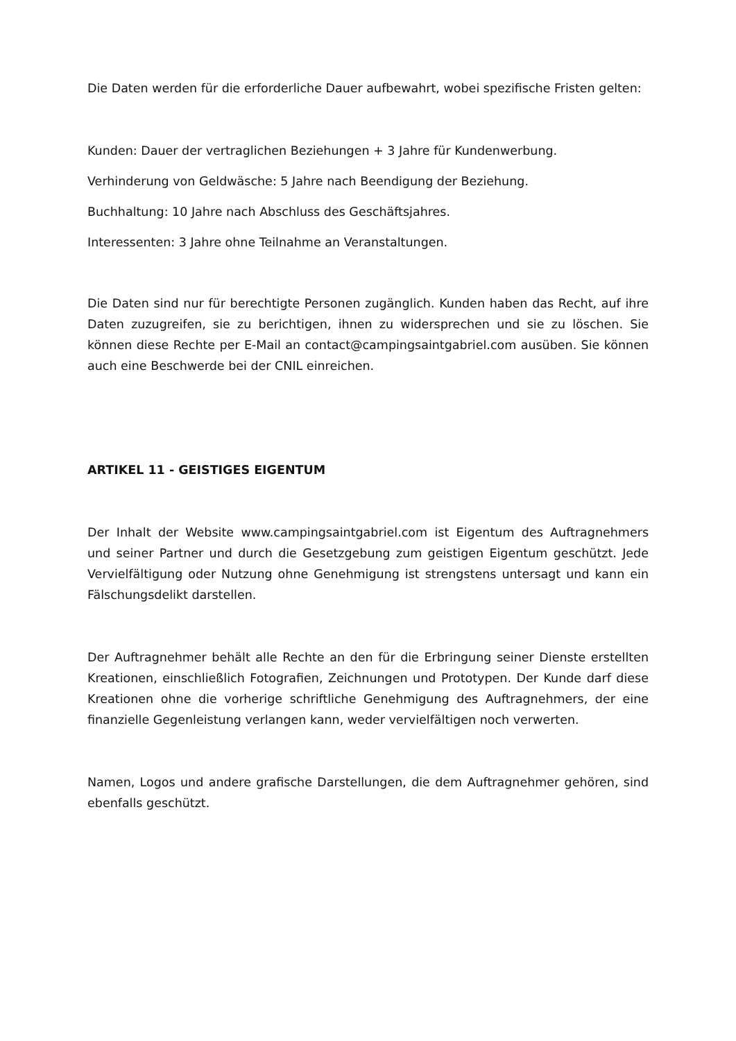Die Daten werden für die erforderliche Dauer aufbewahrt, wobei spezifische Fristen gelten:
Kunden: Dauer der vertraglichen Beziehungen + 3 Jahre für Kundenwerbung.
Verhinderung von Geldwäsche: 5 Jahre nach Beendigung der Beziehung.
Buchhaltung: 10 Jahre nach Abschluss des Geschäftsjahres.
Interessenten: 3 Jahre ohne Teilnahme an Veranstaltungen.
Die Daten sind nur für berechtigte Personen zugänglich. Kunden haben das Recht, auf ihre Daten zuzugreifen, sie zu berichtigen, ihnen zu widersprechen und sie zu löschen. Sie können diese Rechte per E-Mail an contact@campingsaintgabriel.com ausüben. Sie können auch eine Beschwerde bei der CNIL einreichen.
ARTIKEL 11 - GEISTIGES EIGENTUM
Der Inhalt der Website www.campingsaintgabriel.com ist Eigentum des Auftragnehmers und seiner Partner und durch die Gesetzgebung zum geistigen Eigentum geschützt. Jede Vervielfältigung oder Nutzung ohne Genehmigung ist strengstens untersagt und kann ein Fälschungsdelikt darstellen.
Der Auftragnehmer behält alle Rechte an den für die Erbringung seiner Dienste erstellten Kreationen, einschließlich Fotografien, Zeichnungen und Prototypen. Der Kunde darf diese Kreationen ohne die vorherige schriftliche Genehmigung des Auftragnehmers, der eine finanzielle Gegenleistung verlangen kann, weder vervielfältigen noch verwerten.
Namen, Logos und andere grafische Darstellungen, die dem Auftragnehmer gehören, sind ebenfalls geschützt.